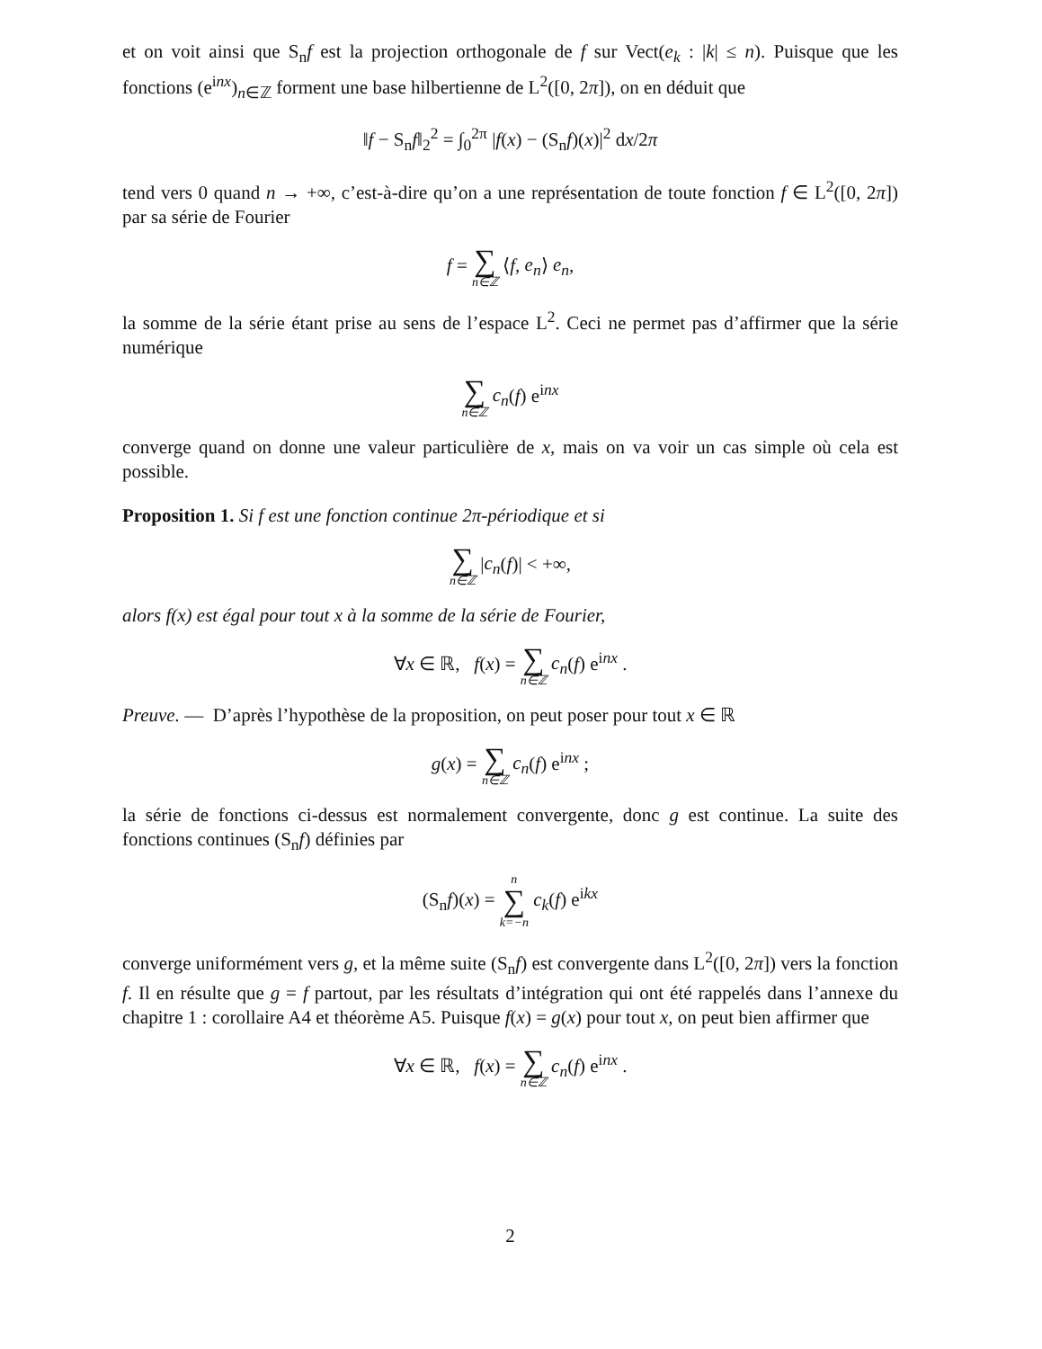et on voit ainsi que S<sub>n</sub>f est la projection orthogonale de f sur Vect(e<sub>k</sub> : |k| ≤ n). Puisque que les fonctions (e<sup>inx</sup>)<sub>n∈ℤ</sub> forment une base hilbertienne de L<sup>2</sup>([0, 2π]), on en déduit que
‖f − S<sub>n</sub>f‖<sub>2</sub><sup>2</sup> = ∫<sub>0</sub><sup>2π</sup> |f(x) − (S<sub>n</sub>f)(x)|<sup>2</sup> dx/2π
tend vers 0 quand n → +∞, c’est-à-dire qu’on a une représentation de toute fonction f ∈ L<sup>2</sup>([0, 2π]) par sa série de Fourier
f = ∑ n∈ℤ ⟨f, e<sub>n</sub>⟩ e<sub>n</sub>,
la somme de la série étant prise au sens de l’espace L<sup>2</sup>. Ceci ne permet pas d’affirmer que la série numérique
∑ n∈ℤ c<sub>n</sub>(f) e<sup>inx</sup>
converge quand on donne une valeur particulière de x, mais on va voir un cas simple où cela est possible.
Proposition 1. Si f est une fonction continue 2π-périodique et si
∑ n∈ℤ |c<sub>n</sub>(f)| < +∞,
alors f(x) est égal pour tout x à la somme de la série de Fourier,
∀x ∈ ℝ, f(x) = ∑ n∈ℤ c<sub>n</sub>(f) e<sup>inx</sup> .
Preuve. — D’après l’hypothèse de la proposition, on peut poser pour tout x ∈ ℝ
g(x) = ∑ n∈ℤ c<sub>n</sub>(f) e<sup>inx</sup> ;
la série de fonctions ci-dessus est normalement convergente, donc g est continue. La suite des fonctions continues (S<sub>n</sub>f) définies par
(S<sub>n</sub>f)(x) = n ∑ k=−n c<sub>k</sub>(f) e<sup>ikx</sup>
converge uniformément vers g, et la même suite (S<sub>n</sub>f) est convergente dans L<sup>2</sup>([0, 2π]) vers la fonction f. Il en résulte que g = f partout, par les résultats d’intégration qui ont été rappelés dans l’annexe du chapitre 1 : corollaire A4 et théorème A5. Puisque f(x) = g(x) pour tout x, on peut bien affirmer que
∀x ∈ ℝ, f(x) = ∑ n∈ℤ c<sub>n</sub>(f) e<sup>inx</sup> .
2